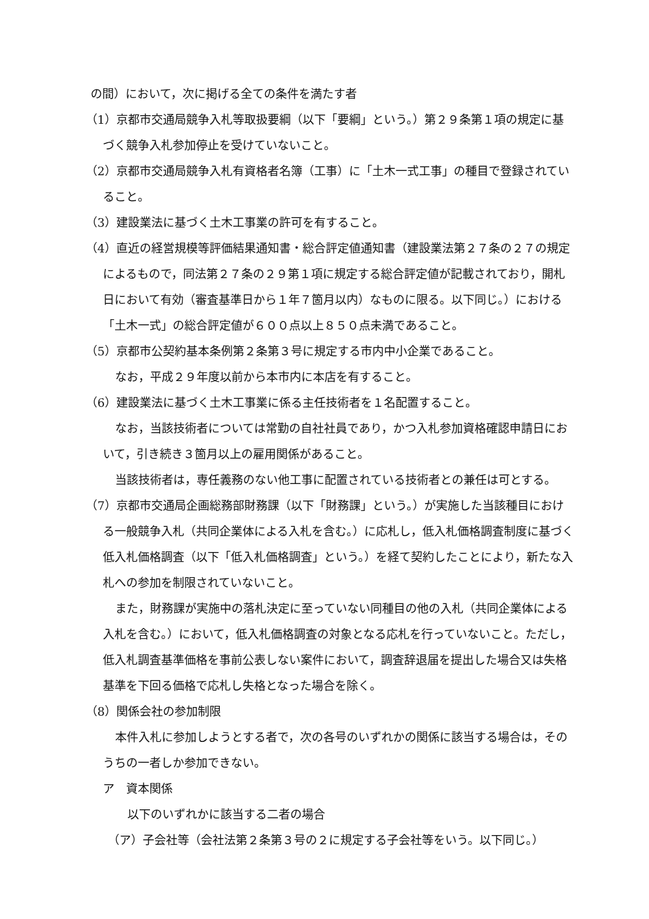の間）において，次に掲げる全ての条件を満たす者
（1）京都市交通局競争入札等取扱要綱（以下「要綱」という。）第２９条第１項の規定に基づく競争入札参加停止を受けていないこと。
（2）京都市交通局競争入札有資格者名簿（工事）に「土木一式工事」の種目で登録されていること。
（3）建設業法に基づく土木工事業の許可を有すること。
（4）直近の経営規模等評価結果通知書・総合評定値通知書（建設業法第２７条の２７の規定によるもので，同法第２７条の２９第１項に規定する総合評定値が記載されており，開札日において有効（審査基準日から１年７箇月以内）なものに限る。以下同じ。）における「土木一式」の総合評定値が６００点以上８５０点未満であること。
（5）京都市公契約基本条例第２条第３号に規定する市内中小企業であること。
なお，平成２９年度以前から本市内に本店を有すること。
（6）建設業法に基づく土木工事業に係る主任技術者を１名配置すること。
なお，当該技術者については常勤の自社社員であり，かつ入札参加資格確認申請日において，引き続き３箇月以上の雇用関係があること。
当該技術者は，専任義務のない他工事に配置されている技術者との兼任は可とする。
（7）京都市交通局企画総務部財務課（以下「財務課」という。）が実施した当該種目における一般競争入札（共同企業体による入札を含む。）に応札し，低入札価格調査制度に基づく低入札価格調査（以下「低入札価格調査」という。）を経て契約したことにより，新たな入札への参加を制限されていないこと。
また，財務課が実施中の落札決定に至っていない同種目の他の入札（共同企業体による入札を含む。）において，低入札価格調査の対象となる応札を行っていないこと。ただし，低入札調査基準価格を事前公表しない案件において，調査辞退届を提出した場合又は失格基準を下回る価格で応札し失格となった場合を除く。
（8）関係会社の参加制限
本件入札に参加しようとする者で，次の各号のいずれかの関係に該当する場合は，そのうちの一者しか参加できない。
ア　資本関係
以下のいずれかに該当する二者の場合
（ア）子会社等（会社法第２条第３号の２に規定する子会社等をいう。以下同じ。）